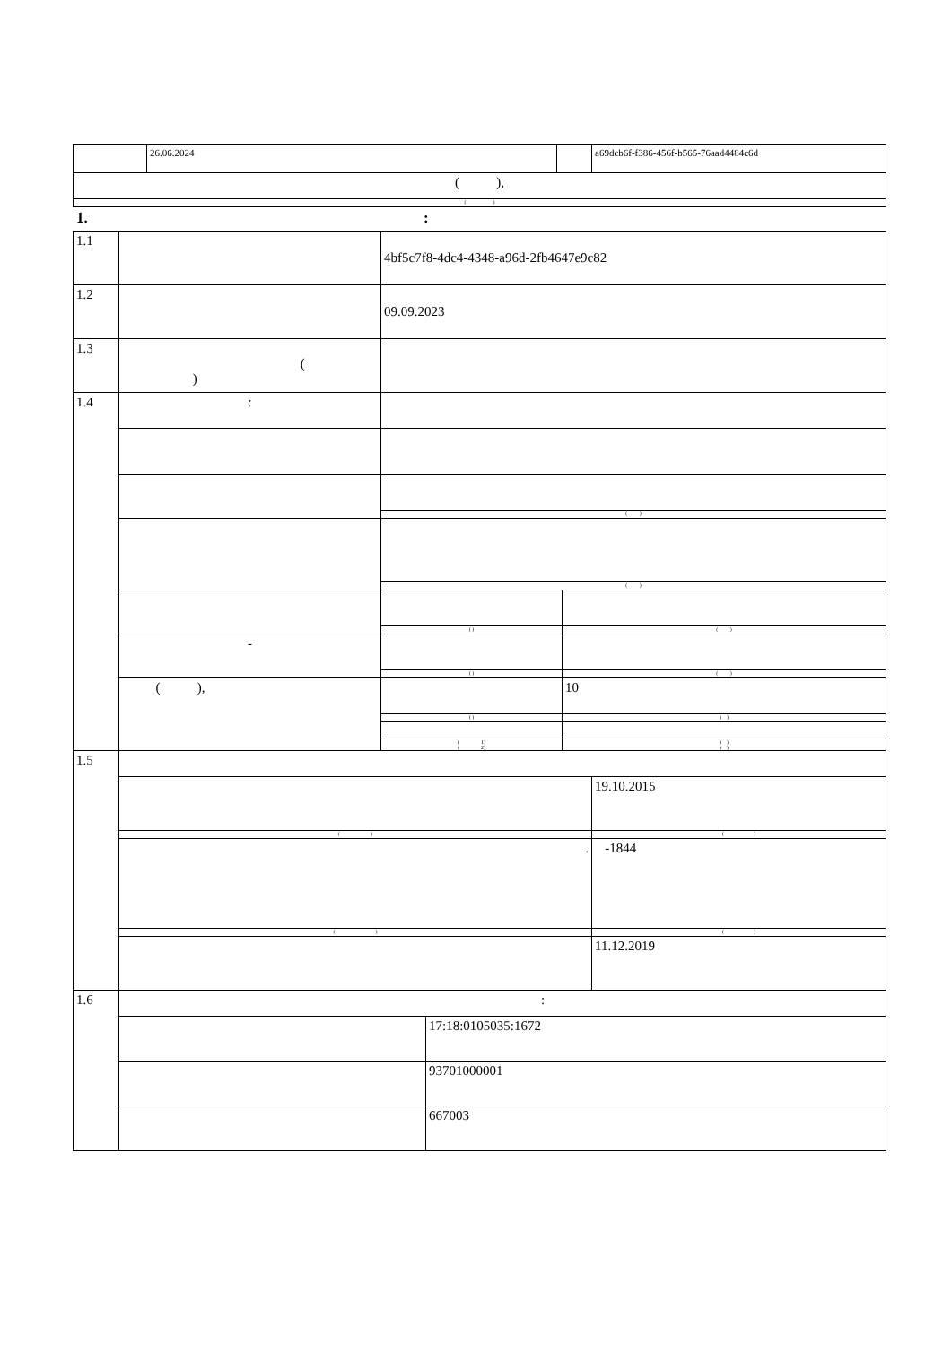| | 26.06.2024 | | a69dcb6f-f386-456f-b565-76aad4484c6d |
| ( ), | | | |
| ( ) | | | |
1. :
| 1.1 | | 4bf5c7f8-4dc4-4348-a96d-2fb4647e9c82 | |
| 1.2 | | 09.09.2023 | |
| 1.3 | ( ) | | |
| 1.4 | : | | |
| | | ( ) | |
| | | ( ) | |
| | | ( ) | ( ) |
| | - | | |
| | | ( ) | ( ) |
| | ( ), | | 10 |
| | | ( ) | ( ) |
| | | ( 1) ( 2) | ( ) ( ) |
| 1.5 | | |
| | | 19.10.2015 |
| | ( ) | ( ) |
| | . | -1844 |
| | ( ) | ( ) |
| | | 11.12.2019 |
| 1.6 | : | |
| | | 17:18:0105035:1672 |
| | | 93701000001 |
| | | 667003 |